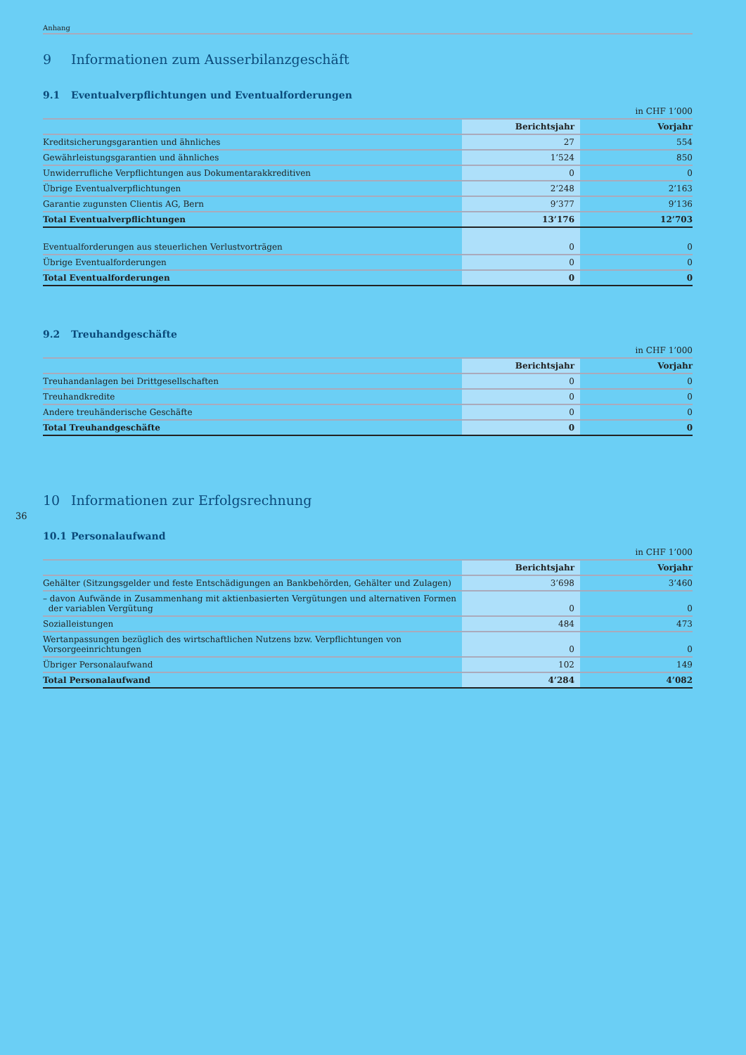Anhang
9 Informationen zum Ausserbilanzgeschäft
9.1 Eventualverpflichtungen und Eventualforderungen
in CHF 1’000
| | Berichtsjahr | Vorjahr |
| --- | --- | --- |
| Kreditsicherungsgarantien und ähnliches | 27 | 554 |
| Gewährleistungsgarantien und ähnliches | 1’524 | 850 |
| Unwiderrufliche Verpflichtungen aus Dokumentarakkreditiven | 0 | 0 |
| Übrige Eventualverpflichtungen | 2’248 | 2’163 |
| Garantie zugunsten Clientis AG, Bern | 9’377 | 9’136 |
| Total Eventualverpflichtungen | 13’176 | 12’703 |
| Eventualforderungen aus steuerlichen Verlustvorträgen | 0 | 0 |
| Übrige Eventualforderungen | 0 | 0 |
| Total Eventualforderungen | 0 | 0 |
9.2 Treuhandgeschäfte
in CHF 1’000
| | Berichtsjahr | Vorjahr |
| --- | --- | --- |
| Treuhandanlagen bei Drittgesellschaften | 0 | 0 |
| Treuhandkredite | 0 | 0 |
| Andere treuhänderische Geschäfte | 0 | 0 |
| Total Treuhandgeschäfte | 0 | 0 |
10 Informationen zur Erfolgsrechnung
36
10.1 Personalaufwand
in CHF 1’000
| | Berichtsjahr | Vorjahr |
| --- | --- | --- |
| Gehälter (Sitzungsgelder und feste Entschädigungen an Bankbehörden, Gehälter und Zulagen) | 3’698 | 3’460 |
| – davon Aufwände in Zusammenhang mit aktienbasierten Vergütungen und alternativen Formen der variablen Vergütung | 0 | 0 |
| Sozialleistungen | 484 | 473 |
| Wertanpassungen bezüglich des wirtschaftlichen Nutzens bzw. Verpflichtungen von Vorsorgeeinrichtungen | 0 | 0 |
| Übriger Personalaufwand | 102 | 149 |
| Total Personalaufwand | 4’284 | 4’082 |